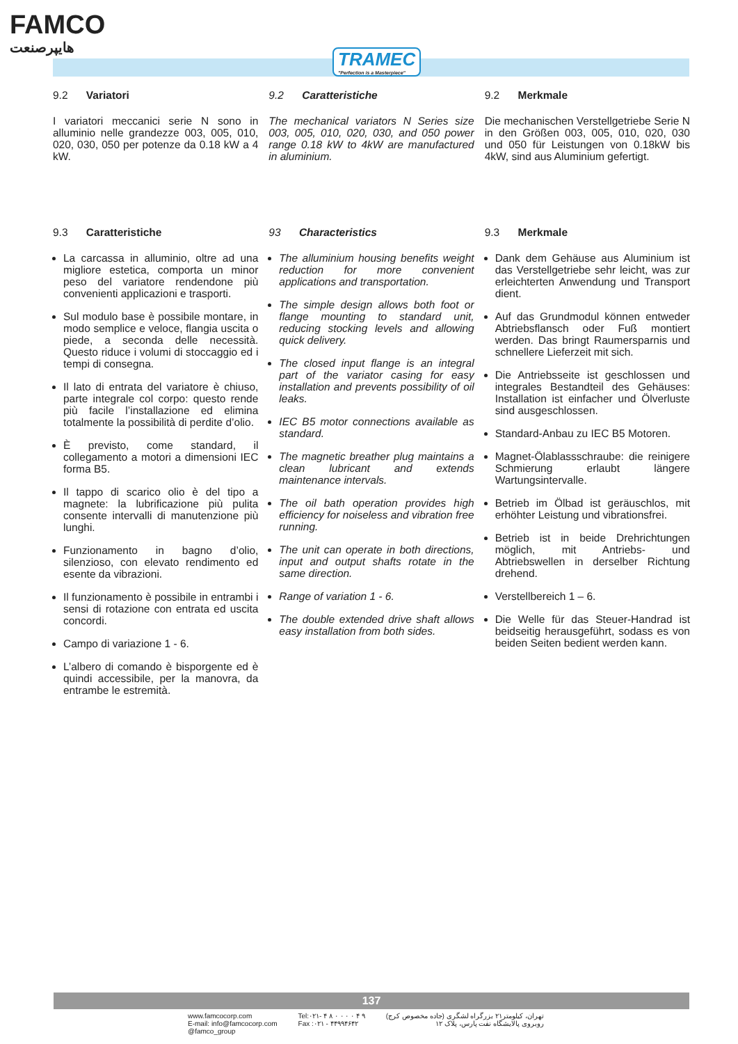FAMCO
هایپرصنعت
TRAMEC
"Perfection is a Masterpiece"
9.2 Variatori
I variatori meccanici serie N sono in alluminio nelle grandezze 003, 005, 010, 020, 030, 050 per potenze da 0.18 kW a 4 kW.
9.2 Caratteristiche
The mechanical variators N Series size 003, 005, 010, 020, 030, and 050 power range 0.18 kW to 4kW are manufactured in aluminium.
9.2 Merkmale
Die mechanischen Verstellgetriebe Serie N in den Größen 003, 005, 010, 020, 030 und 050 für Leistungen von 0.18kW bis 4kW, sind aus Aluminium gefertigt.
9.3 Caratteristiche
La carcassa in alluminio, oltre ad una migliore estetica, comporta un minor peso del variatore rendendone più convenienti applicazioni e trasporti.
Sul modulo base è possibile montare, in modo semplice e veloce, flangia uscita o piede, a seconda delle necessità. Questo riduce i volumi di stoccaggio ed i tempi di consegna.
Il lato di entrata del variatore è chiuso, parte integrale col corpo: questo rende più facile l’installazione ed elimina totalmente la possibilità di perdite d’olio.
È previsto, come standard, il collegamento a motori a dimensioni IEC forma B5.
Il tappo di scarico olio è del tipo a magnete: la lubrificazione più pulita consente intervalli di manutenzione più lunghi.
Funzionamento in bagno d’olio, silenzioso, con elevato rendimento ed esente da vibrazioni.
Il funzionamento è possibile in entrambi i sensi di rotazione con entrata ed uscita concordi.
Campo di variazione 1 - 6.
L’albero di comando è bisporgente ed è quindi accessibile, per la manovra, da entrambe le estremità.
93 Characteristics
The alluminium housing benefits weight reduction for more convenient applications and transportation.
The simple design allows both foot or flange mounting to standard unit, reducing stocking levels and allowing quick delivery.
The closed input flange is an integral part of the variator casing for easy installation and prevents possibility of oil leaks.
IEC B5 motor connections available as standard.
The magnetic breather plug maintains a clean lubricant and extends maintenance intervals.
The oil bath operation provides high efficiency for noiseless and vibration free running.
The unit can operate in both directions, input and output shafts rotate in the same direction.
Range of variation 1 - 6.
The double extended drive shaft allows easy installation from both sides.
9.3 Merkmale
Dank dem Gehäuse aus Aluminium ist das Verstellgetriebe sehr leicht, was zur erleichterten Anwendung und Transport dient.
Auf das Grundmodul können entweder Abtriebsflansch oder Fuß montiert werden. Das bringt Raumersparnis und schnellere Lieferzeit mit sich.
Die Antriebsseite ist geschlossen und integrales Bestandteil des Gehäuses: Installation ist einfacher und Ölverluste sind ausgeschlossen.
Standard-Anbau zu IEC B5 Motoren.
Magnet-Ölablassschraube: die reinigere Schmierung erlaubt längere Wartungsintervalle.
Betrieb im Ölbad ist geräuschlos, mit erhöhter Leistung und vibrationsfrei.
Betrieb ist in beide Drehrichtungen möglich, mit Antriebs- und Abtriebswellen in derselber Richtung drehend.
Verstellbereich 1 – 6.
Die Welle für das Steuer-Handrad ist beidseitig herausgeführt, sodass es von beiden Seiten bedient werden kann.
137
www.famcocorp.com
E-mail: info@famcocorp.com
@famco_group
Tel:۰۲۱- ۴ ۸ ۰ ۰ ۰ ۰ ۴ ۹
Fax :۰۲۱ - ۴۴۹۹۴۶۴۲
تهران، کیلومتر۲۱ بزرگراه لشگری (جاده مخصوص کرج)
روبروی پالایشگاه نفت پارس، پلاک ۱۲